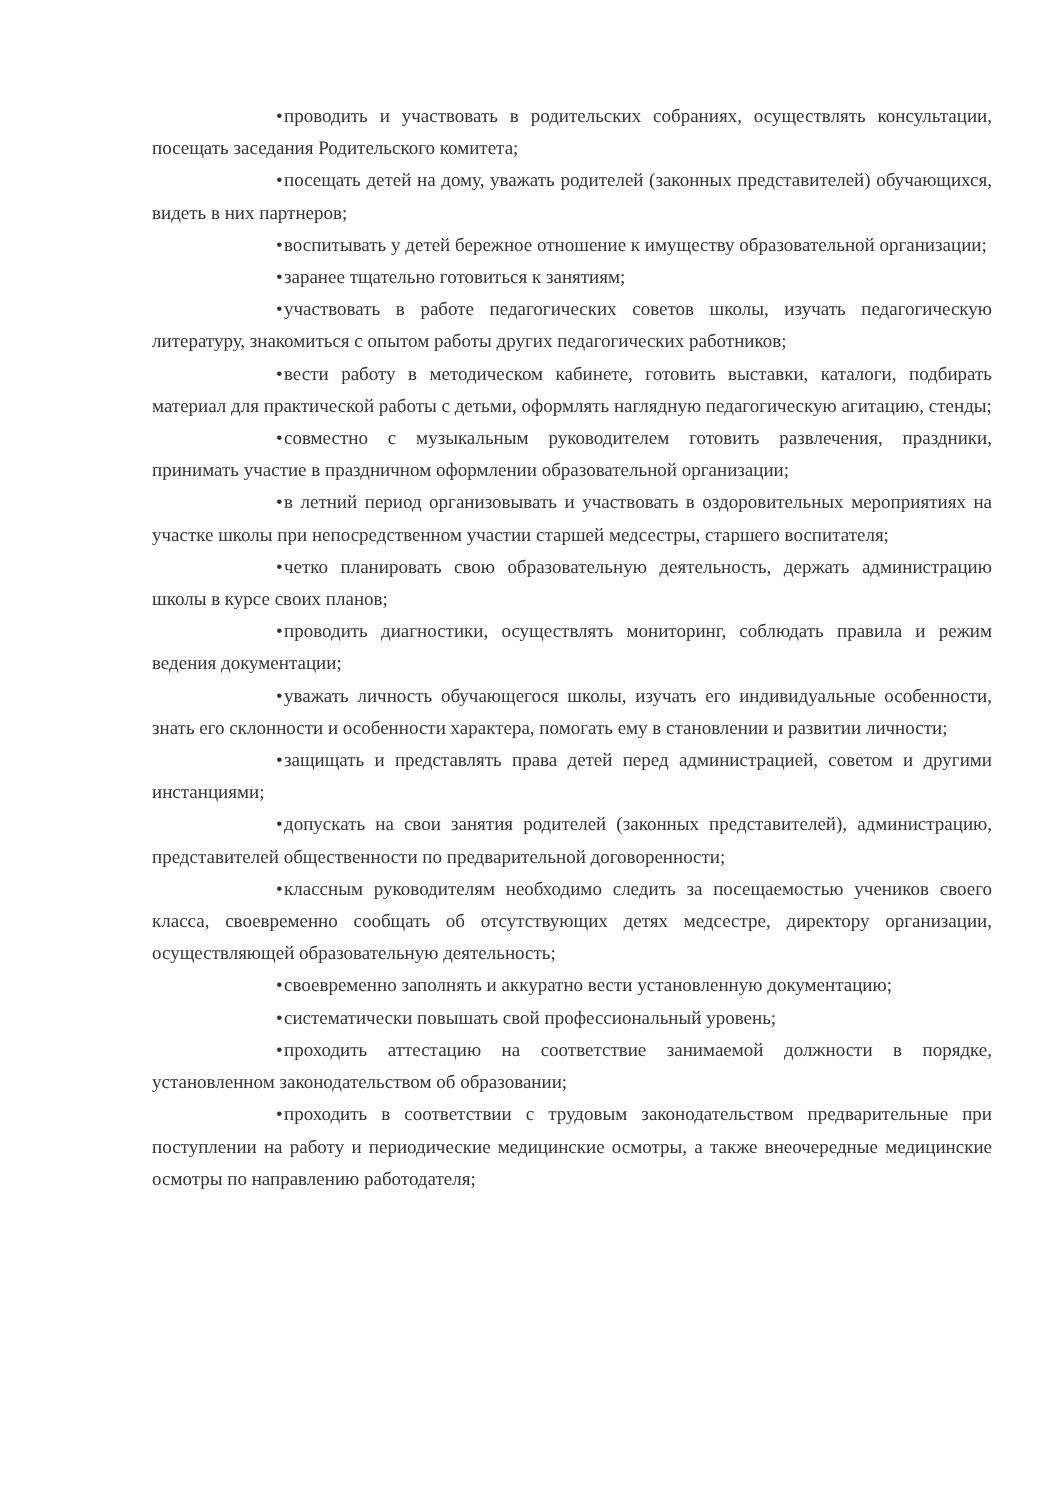• проводить и участвовать в родительских собраниях, осуществлять консультации, посещать заседания Родительского комитета;
• посещать детей на дому, уважать родителей (законных представителей) обучающихся, видеть в них партнеров;
• воспитывать у детей бережное отношение к имуществу образовательной организации;
• заранее тщательно готовиться к занятиям;
• участвовать в работе педагогических советов школы, изучать педагогическую литературу, знакомиться с опытом работы других педагогических работников;
• вести работу в методическом кабинете, готовить выставки, каталоги, подбирать материал для практической работы с детьми, оформлять наглядную педагогическую агитацию, стенды;
• совместно с музыкальным руководителем готовить развлечения, праздники, принимать участие в праздничном оформлении образовательной организации;
• в летний период организовывать и участвовать в оздоровительных мероприятиях на участке школы при непосредственном участии старшей медсестры, старшего воспитателя;
• четко планировать свою образовательную деятельность, держать администрацию школы в курсе своих планов;
• проводить диагностики, осуществлять мониторинг, соблюдать правила и режим ведения документации;
• уважать личность обучающегося школы, изучать его индивидуальные особенности, знать его склонности и особенности характера, помогать ему в становлении и развитии личности;
• защищать и представлять права детей перед администрацией, советом и другими инстанциями;
• допускать на свои занятия родителей (законных представителей), администрацию, представителей общественности по предварительной договоренности;
• классным руководителям необходимо следить за посещаемостью учеников своего класса, своевременно сообщать об отсутствующих детях медсестре, директору организации, осуществляющей образовательную деятельность;
• своевременно заполнять и аккуратно вести установленную документацию;
• систематически повышать свой профессиональный уровень;
• проходить аттестацию на соответствие занимаемой должности в порядке, установленном законодательством об образовании;
• проходить в соответствии с трудовым законодательством предварительные при поступлении на работу и периодические медицинские осмотры, а также внеочередные медицинские осмотры по направлению работодателя;